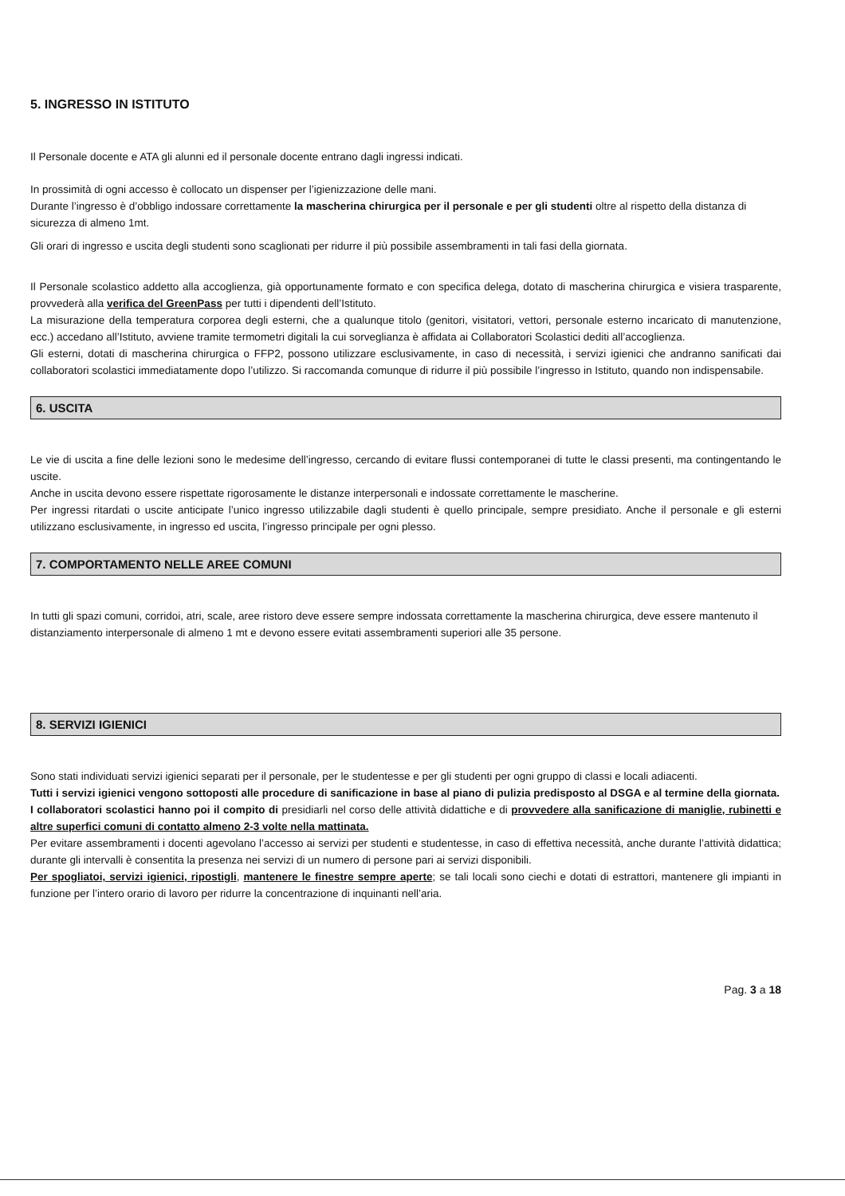5. INGRESSO IN ISTITUTO
Il Personale docente e ATA gli alunni ed il personale docente entrano dagli ingressi indicati.
In prossimità di ogni accesso è collocato un dispenser per l’igienizzazione delle mani.
Durante l’ingresso è d’obbligo indossare correttamente la mascherina chirurgica per il personale e per gli studenti oltre al rispetto della distanza di sicurezza di almeno 1mt.
Gli orari di ingresso e uscita degli studenti sono scaglionati per ridurre il più possibile assembramenti in tali fasi della giornata.
Il Personale scolastico addetto alla accoglienza, già opportunamente formato e con specifica delega, dotato di mascherina chirurgica e visiera trasparente, provvederà alla verifica del GreenPass per tutti i dipendenti dell’Istituto.
La misurazione della temperatura corporea degli esterni, che a qualunque titolo (genitori, visitatori, vettori, personale esterno incaricato di manutenzione, ecc.) accedano all’Istituto, avviene tramite termometri digitali la cui sorveglianza è affidata ai Collaboratori Scolastici dediti all’accoglienza.
Gli esterni, dotati di mascherina chirurgica o FFP2, possono utilizzare esclusivamente, in caso di necessità, i servizi igienici che andranno sanificati dai collaboratori scolastici immediatamente dopo l’utilizzo. Si raccomanda comunque di ridurre il più possibile l’ingresso in Istituto, quando non indispensabile.
6. USCITA
Le vie di uscita a fine delle lezioni sono le medesime dell’ingresso, cercando di evitare flussi contemporanei di tutte le classi presenti, ma contingentando le uscite.
Anche in uscita devono essere rispettate rigorosamente le distanze interpersonali e indossate correttamente le mascherine.
Per ingressi ritardati o uscite anticipate l’unico ingresso utilizzabile dagli studenti è quello principale, sempre presidiato. Anche il personale e gli esterni utilizzano esclusivamente, in ingresso ed uscita, l’ingresso principale per ogni plesso.
7. COMPORTAMENTO NELLE AREE COMUNI
In tutti gli spazi comuni, corridoi, atri, scale, aree ristoro deve essere sempre indossata correttamente la mascherina chirurgica, deve essere mantenuto il distanziamento interpersonale di almeno 1 mt e devono essere evitati assembramenti superiori alle 35 persone.
8. SERVIZI IGIENICI
Sono stati individuati servizi igienici separati per il personale, per le studentesse e per gli studenti per ogni gruppo di classi e locali adiacenti.
Tutti i servizi igienici vengono sottoposti alle procedure di sanificazione in base al piano di pulizia predisposto al DSGA e al termine della giornata.
I collaboratori scolastici hanno poi il compito di presidiarli nel corso delle attività didattiche e di provvedere alla sanificazione di maniglie, rubinetti e altre superfici comuni di contatto almeno 2-3 volte nella mattinata.
Per evitare assembramenti i docenti agevolano l’accesso ai servizi per studenti e studentesse, in caso di effettiva necessità, anche durante l’attività didattica; durante gli intervalli è consentita la presenza nei servizi di un numero di persone pari ai servizi disponibili.
Per spogliatoi, servizi igienici, ripostigli, mantenere le finestre sempre aperte; se tali locali sono ciechi e dotati di estrattori, mantenere gli impianti in funzione per l’intero orario di lavoro per ridurre la concentrazione di inquinanti nell’aria.
Pag. 3 a 18